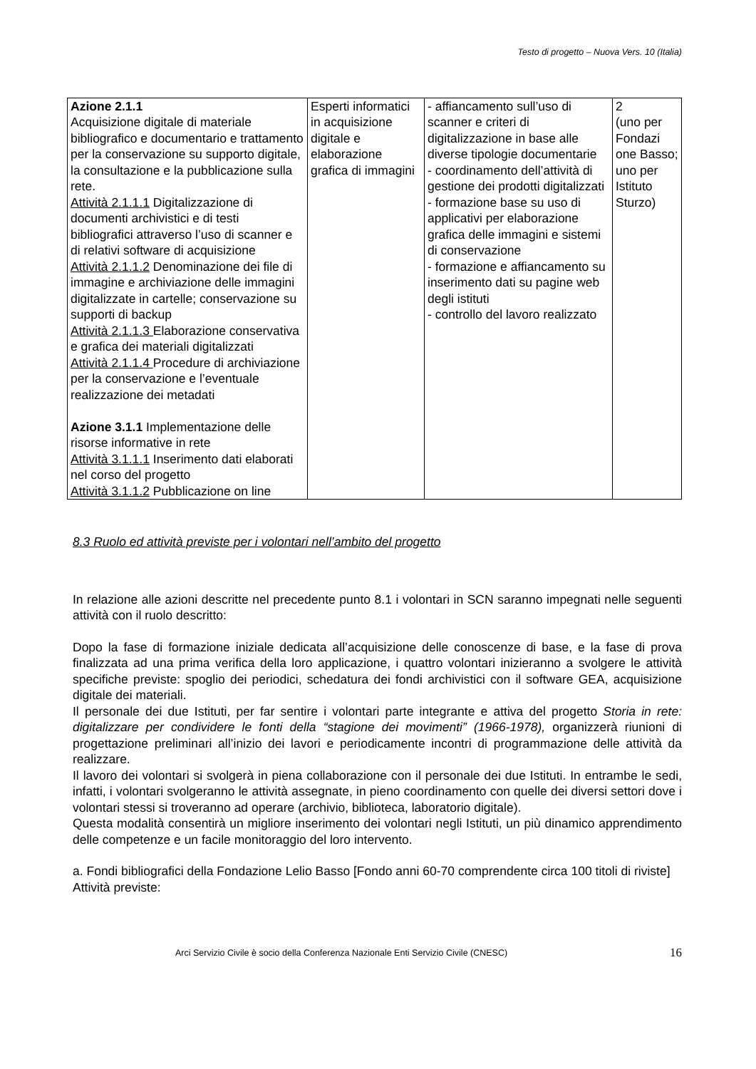Testo di progetto – Nuova Vers. 10 (Italia)
| Azione 2.1.1 Acquisizione digitale di materiale bibliografico e documentario e trattamento per la conservazione su supporto digitale, la consultazione e la pubblicazione sulla rete. Attività 2.1.1.1 Digitalizzazione di documenti archivistici e di testi bibliografici attraverso l’uso di scanner e di relativi software di acquisizione Attività 2.1.1.2 Denominazione dei file di immagine e archiviazione delle immagini digitalizzate in cartelle; conservazione su supporti di backup Attività 2.1.1.3 Elaborazione conservativa e grafica dei materiali digitalizzati Attività 2.1.1.4 Procedure di archiviazione per la conservazione e l’eventuale realizzazione dei metadati Azione 3.1.1 Implementazione delle risorse informative in rete Attività 3.1.1.1 Inserimento dati elaborati nel corso del progetto Attività 3.1.1.2 Pubblicazione on line | Esperti informatici in acquisizione digitale e elaborazione grafica di immagini | - affiancamento sull’uso di scanner e criteri di digitalizzazione in base alle diverse tipologie documentarie - coordinamento dell’attività di gestione dei prodotti digitalizzati - formazione base su uso di applicativi per elaborazione grafica delle immagini e sistemi di conservazione - formazione e affiancamento su inserimento dati su pagine web degli istituti - controllo del lavoro realizzato | 2 (uno per Fondazi one Basso; uno per Istituto Sturzo) |
8.3 Ruolo ed attività previste per i volontari nell’ambito del progetto
In relazione alle azioni descritte nel precedente punto 8.1 i volontari in SCN saranno impegnati nelle seguenti attività con il ruolo descritto:
Dopo la fase di formazione iniziale dedicata all’acquisizione delle conoscenze di base, e la fase di prova finalizzata ad una prima verifica della loro applicazione, i quattro volontari inizieranno a svolgere le attività specifiche previste: spoglio dei periodici, schedatura dei fondi archivistici con il software GEA, acquisizione digitale dei materiali.
Il personale dei due Istituti, per far sentire i volontari parte integrante e attiva del progetto Storia in rete: digitalizzare per condividere le fonti della “stagione dei movimenti” (1966-1978), organizzerà riunioni di progettazione preliminari all’inizio dei lavori e periodicamente incontri di programmazione delle attività da realizzare.
Il lavoro dei volontari si svolgerà in piena collaborazione con il personale dei due Istituti. In entrambe le sedi, infatti, i volontari svolgeranno le attività assegnate, in pieno coordinamento con quelle dei diversi settori dove i volontari stessi si troveranno ad operare (archivio, biblioteca, laboratorio digitale).
Questa modalità consentirà un migliore inserimento dei volontari negli Istituti, un più dinamico apprendimento delle competenze e un facile monitoraggio del loro intervento.
a. Fondi bibliografici della Fondazione Lelio Basso [Fondo anni 60-70 comprendente circa 100 titoli di riviste]
Attività previste:
Arci Servizio Civile è socio della Conferenza Nazionale Enti Servizio Civile (CNESC) 16